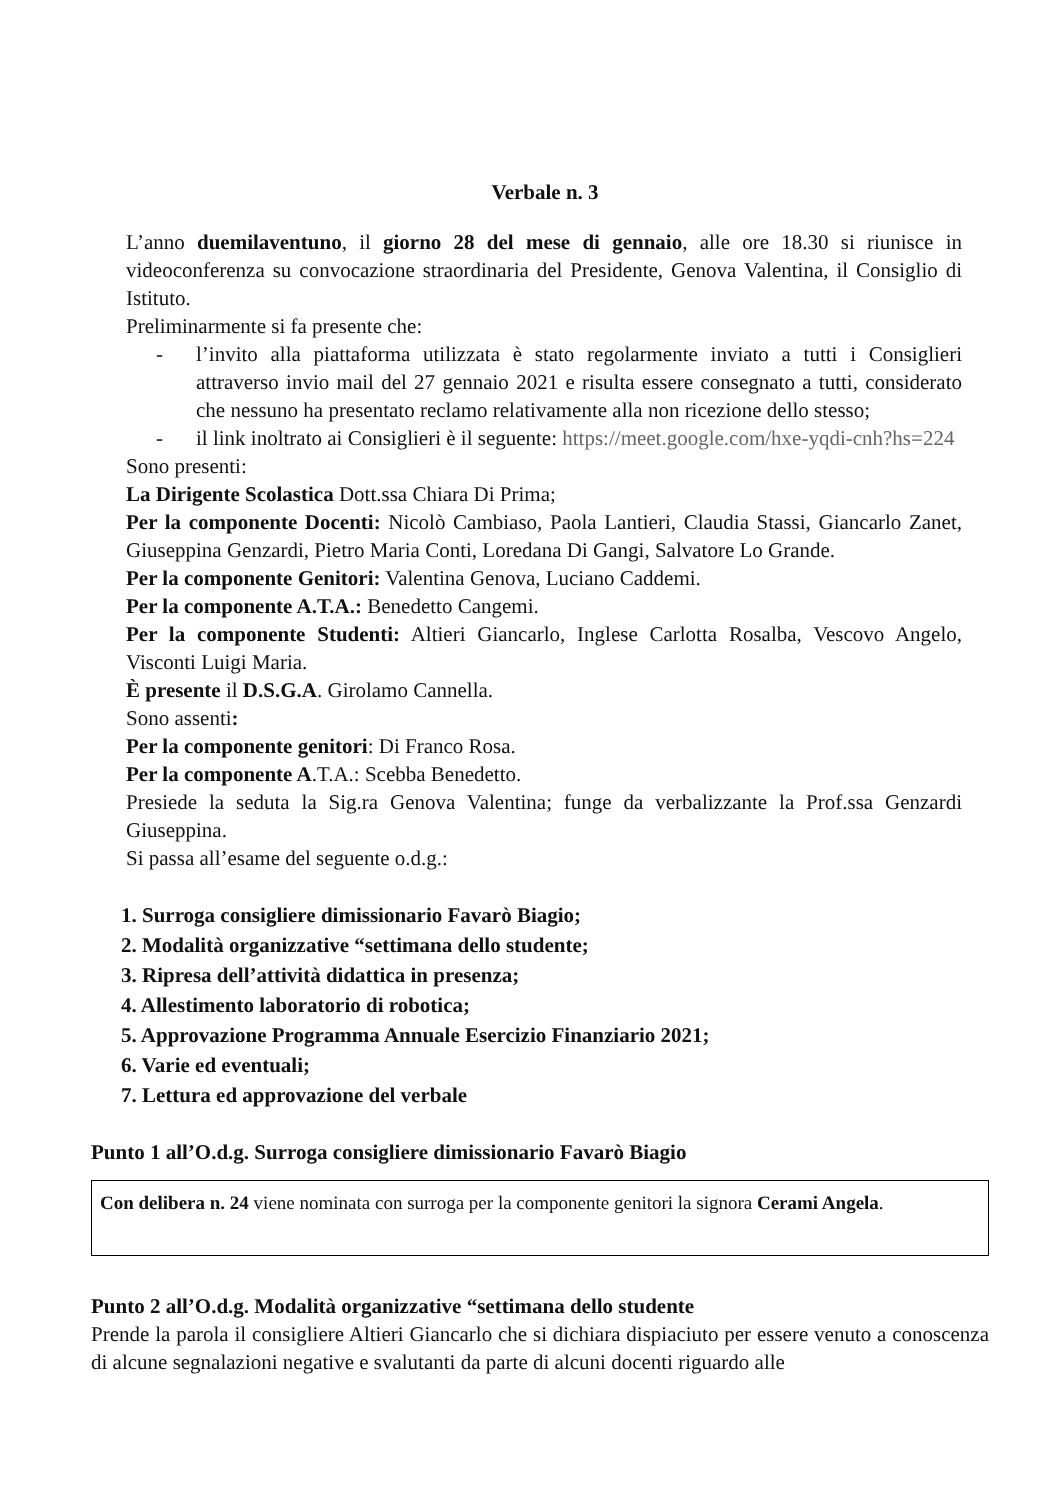Verbale n. 3
L’anno duemilaventuno, il giorno 28 del mese di gennaio, alle ore 18.30 si riunisce in videoconferenza su convocazione straordinaria del Presidente, Genova Valentina, il Consiglio di Istituto.
Preliminarmente si fa presente che:
- l’invito alla piattaforma utilizzata è stato regolarmente inviato a tutti i Consiglieri attraverso invio mail del 27 gennaio 2021 e risulta essere consegnato a tutti, considerato che nessuno ha presentato reclamo relativamente alla non ricezione dello stesso;
- il link inoltrato ai Consiglieri è il seguente: https://meet.google.com/hxe-yqdi-cnh?hs=224
Sono presenti:
La Dirigente Scolastica Dott.ssa Chiara Di Prima;
Per la componente Docenti: Nicolò Cambiaso, Paola Lantieri, Claudia Stassi, Giancarlo Zanet, Giuseppina Genzardi, Pietro Maria Conti, Loredana Di Gangi, Salvatore Lo Grande.
Per la componente Genitori: Valentina Genova, Luciano Caddemi.
Per la componente A.T.A.: Benedetto Cangemi.
Per la componente Studenti: Altieri Giancarlo, Inglese Carlotta Rosalba, Vescovo Angelo, Visconti Luigi Maria.
È presente il D.S.G.A. Girolamo Cannella.
Sono assenti:
Per la componente genitori: Di Franco Rosa.
Per la componente A.T.A.: Scebba Benedetto.
Presiede la seduta la Sig.ra Genova Valentina; funge da verbalizzante la Prof.ssa Genzardi Giuseppina.
Si passa all’esame del seguente o.d.g.:
1. Surroga consigliere dimissionario Favarò Biagio;
2. Modalità organizzative “settimana dello studente;
3. Ripresa dell’attività didattica in presenza;
4. Allestimento laboratorio di robotica;
5. Approvazione Programma Annuale Esercizio Finanziario 2021;
6. Varie ed eventuali;
7. Lettura ed approvazione del verbale
Punto 1 all’O.d.g. Surroga consigliere dimissionario Favarò Biagio
Con delibera n. 24 viene nominata con surroga per la componente genitori la signora Cerami Angela.
Punto 2 all’O.d.g. Modalità organizzative “settimana dello studente
Prende la parola il consigliere Altieri Giancarlo che si dichiara dispiaciuto per essere venuto a conoscenza di alcune segnalazioni negative e svalutanti da parte di alcuni docenti riguardo alle